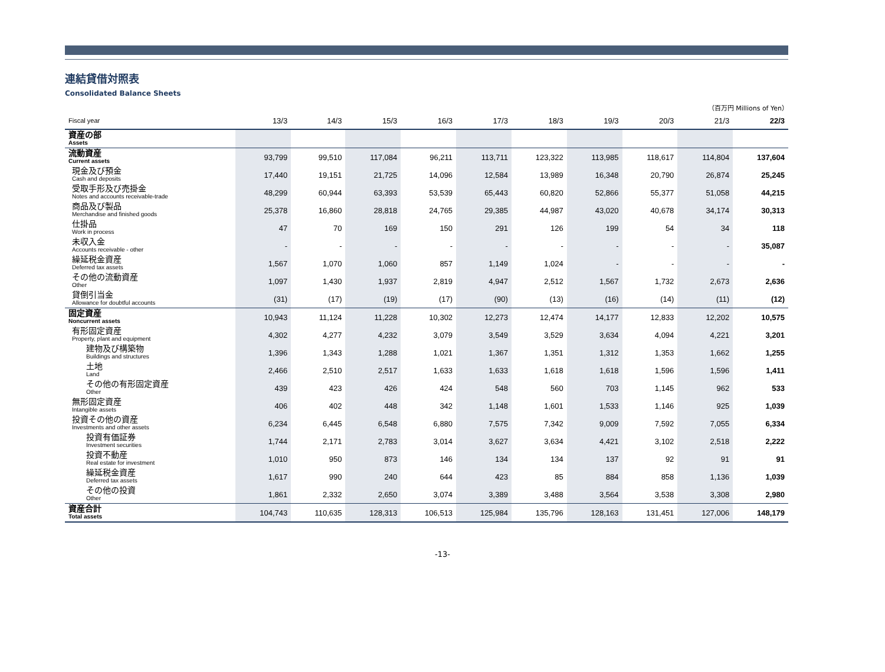連結貸借対照表
Consolidated Balance Sheets
（百万円 Millions of Yen）
| Fiscal year | 13/3 | 14/3 | 15/3 | 16/3 | 17/3 | 18/3 | 19/3 | 20/3 | 21/3 | 22/3 |
| --- | --- | --- | --- | --- | --- | --- | --- | --- | --- | --- |
| 資産の部 Assets | | | | | | | | | | |
| 流動資産 Current assets | 93,799 | 99,510 | 117,084 | 96,211 | 113,711 | 123,322 | 113,985 | 118,617 | 114,804 | 137,604 |
| 現金及び預金 Cash and deposits | 17,440 | 19,151 | 21,725 | 14,096 | 12,584 | 13,989 | 16,348 | 20,790 | 26,874 | 25,245 |
| 受取手形及び売掛金 Notes and accounts receivable-trade | 48,299 | 60,944 | 63,393 | 53,539 | 65,443 | 60,820 | 52,866 | 55,377 | 51,058 | 44,215 |
| 商品及び製品 Merchandise and finished goods | 25,378 | 16,860 | 28,818 | 24,765 | 29,385 | 44,987 | 43,020 | 40,678 | 34,174 | 30,313 |
| 仕掛品 Work in process | 47 | 70 | 169 | 150 | 291 | 126 | 199 | 54 | 34 | 118 |
| 未収入金 Accounts receivable - other | - | - | - | - | - | - | - | - | - | 35,087 |
| 繰延税金資産 Deferred tax assets | 1,567 | 1,070 | 1,060 | 857 | 1,149 | 1,024 | - | - | - | - |
| その他の流動資産 Other | 1,097 | 1,430 | 1,937 | 2,819 | 4,947 | 2,512 | 1,567 | 1,732 | 2,673 | 2,636 |
| 貸倒引当金 Allowance for doubtful accounts | (31) | (17) | (19) | (17) | (90) | (13) | (16) | (14) | (11) | (12) |
| 固定資産 Noncurrent assets | 10,943 | 11,124 | 11,228 | 10,302 | 12,273 | 12,474 | 14,177 | 12,833 | 12,202 | 10,575 |
| 有形固定資産 Property, plant and equipment | 4,302 | 4,277 | 4,232 | 3,079 | 3,549 | 3,529 | 3,634 | 4,094 | 4,221 | 3,201 |
| 建物及び構築物 Buildings and structures | 1,396 | 1,343 | 1,288 | 1,021 | 1,367 | 1,351 | 1,312 | 1,353 | 1,662 | 1,255 |
| 土地 Land | 2,466 | 2,510 | 2,517 | 1,633 | 1,633 | 1,618 | 1,618 | 1,596 | 1,596 | 1,411 |
| その他の有形固定資産 Other | 439 | 423 | 426 | 424 | 548 | 560 | 703 | 1,145 | 962 | 533 |
| 無形固定資産 Intangible assets | 406 | 402 | 448 | 342 | 1,148 | 1,601 | 1,533 | 1,146 | 925 | 1,039 |
| 投資その他の資産 Investments and other assets | 6,234 | 6,445 | 6,548 | 6,880 | 7,575 | 7,342 | 9,009 | 7,592 | 7,055 | 6,334 |
| 投資有価証券 Investment securities | 1,744 | 2,171 | 2,783 | 3,014 | 3,627 | 3,634 | 4,421 | 3,102 | 2,518 | 2,222 |
| 投資不動産 Real estate for investment | 1,010 | 950 | 873 | 146 | 134 | 134 | 137 | 92 | 91 | 91 |
| 繰延税金資産 Deferred tax assets | 1,617 | 990 | 240 | 644 | 423 | 85 | 884 | 858 | 1,136 | 1,039 |
| その他の投資 Other | 1,861 | 2,332 | 2,650 | 3,074 | 3,389 | 3,488 | 3,564 | 3,538 | 3,308 | 2,980 |
| 資産合計 Total assets | 104,743 | 110,635 | 128,313 | 106,513 | 125,984 | 135,796 | 128,163 | 131,451 | 127,006 | 148,179 |
-13-